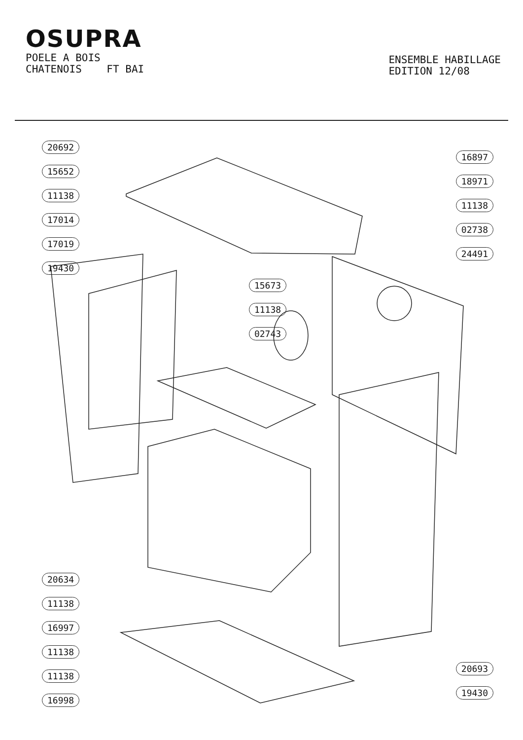OSUPRA
POELE A BOIS
CHATENOIS FT BAI
ENSEMBLE HABILLAGE
EDITION 12/08
20692
15652
11138
17014
17019
19430
20634
11138
16997
11138
11138
16998
15673
11138
02743
16897
18971
11138
02738
24491
20693
19430